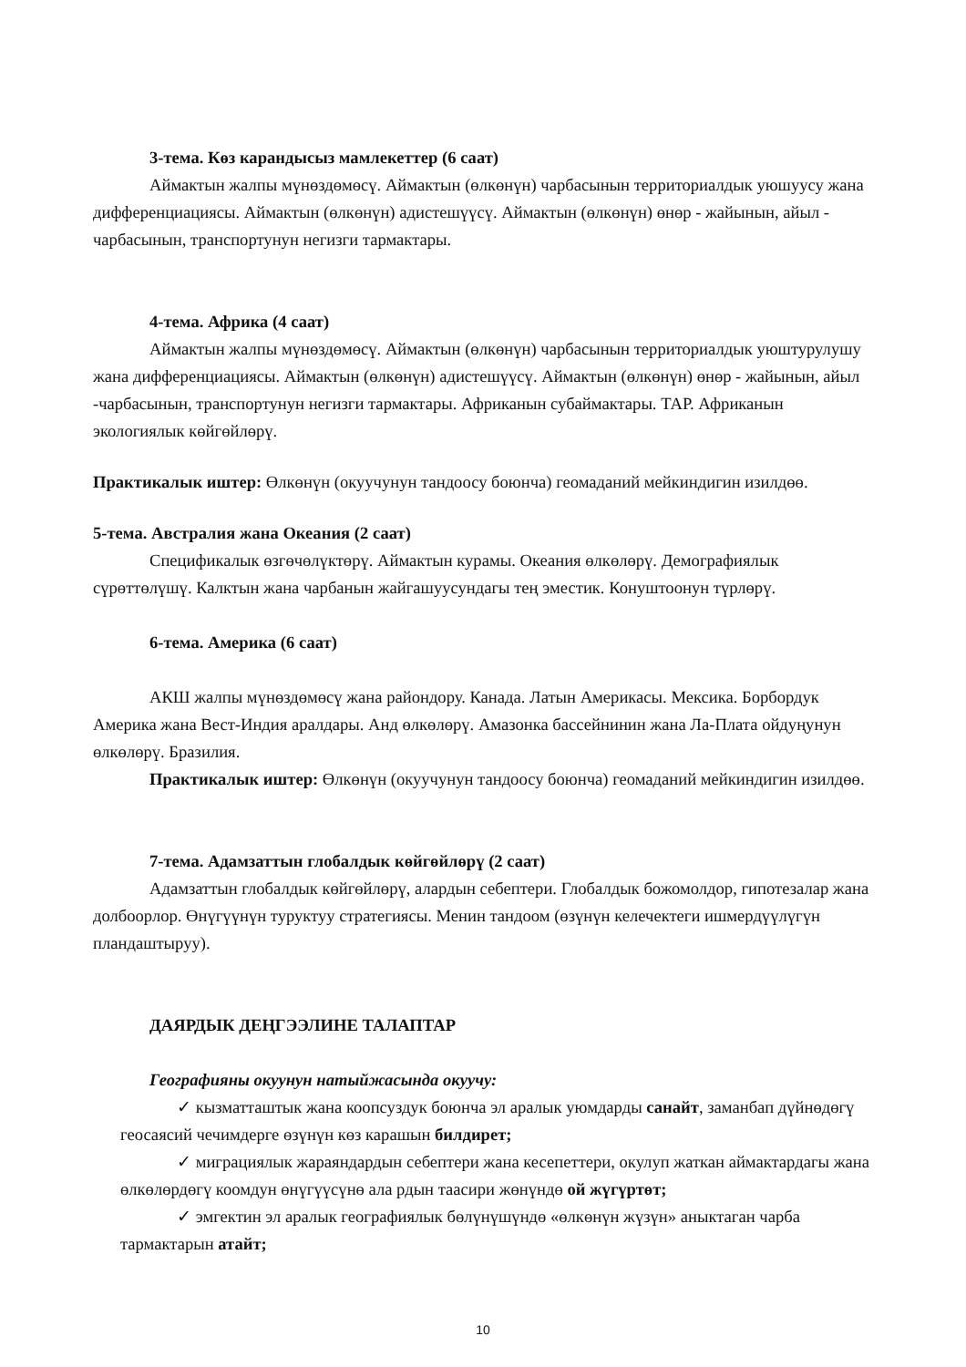3-тема. Көз карандысыз мамлекеттер (6 саат)
Аймактын жалпы мүнөздөмөсү. Аймактын (өлкөнүн) чарбасынын территориалдык уюшуусу жана дифференциациясы. Аймактын (өлкөнүн) адистешүүсү. Аймактын (өлкөнүн) өнөр - жайынын, айыл - чарбасынын, транспортунун негизги тармактары.
4-тема. Африка (4 саат)
Аймактын жалпы мүнөздөмөсү. Аймактын (өлкөнүн) чарбасынын территориалдык уюштурулушу жана дифференциациясы. Аймактын (өлкөнүн) адистешүүсү. Аймактын (өлкөнүн) өнөр - жайынын, айыл -чарбасынын, транспортунун негизги тармактары. Африканын субаймактары. ТАР. Африканын экологиялык көйгөйлөрү.
Практикалык иштер: Өлкөнүн (окуучунун тандоосу боюнча) геомаданий мейкиндигин изилдөө.
5-тема. Австралия жана Океания (2 саат)
Спецификалык өзгөчөлүктөрү. Аймактын курамы. Океания өлкөлөрү. Демографиялык сүрөттөлүшү. Калктын жана чарбанын жайгашуусундагы тең эместик. Конуштоонун түрлөрү.
6-тема. Америка (6 саат)
АКШ жалпы мүнөздөмөсү жана райондору. Канада. Латын Америкасы. Мексика. Борбордук Америка жана Вест-Индия аралдары. Анд өлкөлөрү. Амазонка бассейнинин жана Ла-Плата ойдуңунун өлкөлөрү. Бразилия.
Практикалык иштер: Өлкөнүн (окуучунун тандоосу боюнча) геомаданий мейкиндигин изилдөө.
7-тема. Адамзаттын глобалдык көйгөйлөрү (2 саат)
Адамзаттын глобалдык көйгөйлөрү, алардын себептери. Глобалдык божомолдор, гипотезалар жана долбоорлор. Өнүгүүнүн туруктуу стратегиясы. Менин тандоом (өзүнүн келечектеги ишмердүүлүгүн пландаштыруу).
ДАЯРДЫК ДЕҢГЭЭЛИНЕ ТАЛАПТАР
Географияны окуунун натыйжасында окуучу:
✓ кызматташтык жана коопсуздук боюнча эл аралык уюмдарды санайт, заманбап дүйнөдөгү геосаясий чечимдерге өзүнүн көз карашын билдирет;
✓ миграциялык жараяндардын себептери жана кесепеттери, окулуп жаткан аймактардагы жана өлкөлөрдөгү коомдун өнүгүүсүнө ала рдын таасири жөнүндө ой жүгүртөт;
✓ эмгектин эл аралык географиялык бөлүнүшүндө «өлкөнүн жүзүн» аныктаган чарба тармактарын атайт;
10